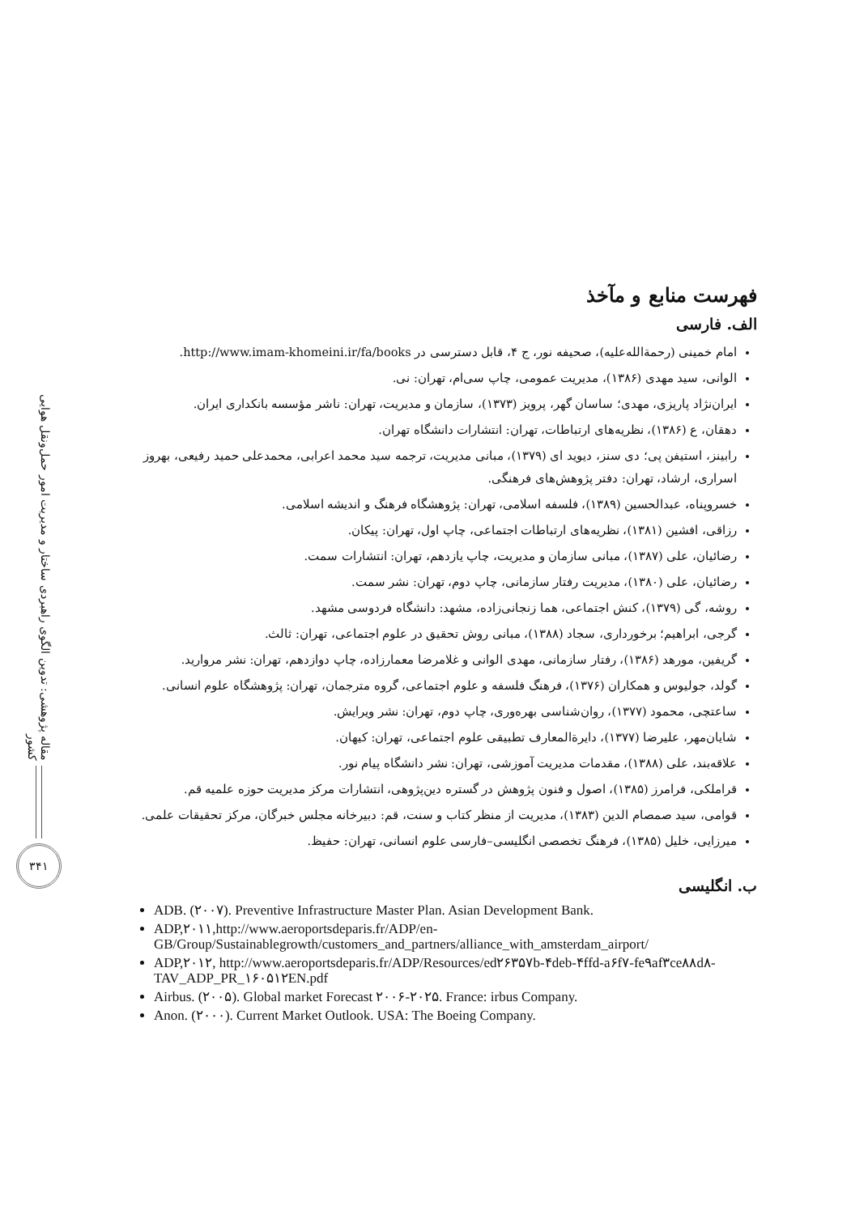مقاله پژوهشی: تدوین الگوی راهبردی ساختار و مدیریت امور حمل‌ونقل هوایی کشور
۳۴۱
فهرست منابع و مآخذ
الف. فارسی
امام خمینی (رحمة‌الله‌علیه)، صحیفه نور، ج ۴، قابل دسترسی در http://www.imam-khomeini.ir/fa/books.
الوانی، سید مهدی (۱۳۸۶)، مدیریت عمومی، چاپ سی‌ام، تهران: نی.
ایران‌نژاد پاریزی، مهدی؛ ساسان گهر، پرویز (۱۳۷۳)، سازمان و مدیریت، تهران: ناشر مؤسسه بانکداری ایران.
دهقان، ع (۱۳۸۶)، نظریه‌های ارتباطات، تهران: انتشارات دانشگاه تهران.
رابینز، استیفن پی؛ دی سنز، دیوید ای (۱۳۷۹)، مبانی مدیریت، ترجمه سید محمد اعرابی، محمدعلی حمید رفیعی، بهروز اسراری، ارشاد، تهران: دفتر پژوهش‌های فرهنگی.
خسروپناه، عبدالحسین (۱۳۸۹)، فلسفه اسلامی، تهران: پژوهشگاه فرهنگ و اندیشه اسلامی.
رزاقی، افشین (۱۳۸۱)، نظریه‌های ارتباطات اجتماعی، چاپ اول، تهران: پیکان.
رضائیان، علی (۱۳۸۷)، مبانی سازمان و مدیریت، چاپ یازدهم، تهران: انتشارات سمت.
رضائیان، علی (۱۳۸۰)، مدیریت رفتار سازمانی، چاپ دوم، تهران: نشر سمت.
روشه، گی (۱۳۷۹)، کنش اجتماعی، هما زنجانی‌زاده، مشهد: دانشگاه فردوسی مشهد.
گرجی، ابراهیم؛ برخورداری، سجاد (۱۳۸۸)، مبانی روش تحقیق در علوم اجتماعی، تهران: ثالث.
گریفین، مورهد (۱۳۸۶)، رفتار سازمانی، مهدی الوانی و غلامرضا معمارزاده، چاپ دوازدهم، تهران: نشر مروارید.
گولد، جولیوس و همکاران (۱۳۷۶)، فرهنگ فلسفه و علوم اجتماعی، گروه مترجمان، تهران: پژوهشگاه علوم انسانی.
ساعتچی، محمود (۱۳۷۷)، روان‌شناسی بهره‌وری، چاپ دوم، تهران: نشر ویرایش.
شایان‌مهر، علیرضا (۱۳۷۷)، دایرةالمعارف تطبیقی علوم اجتماعی، تهران: کیهان.
علاقه‌بند، علی (۱۳۸۸)، مقدمات مدیریت آموزشی، تهران: نشر دانشگاه پیام نور.
قراملکی، فرامرز (۱۳۸۵)، اصول و فنون پژوهش در گستره دین‌پژوهی، انتشارات مرکز مدیریت حوزه علمیه قم.
قوامی، سید صمصام الدین (۱۳۸۳)، مدیریت از منظر کتاب و سنت، قم: دبیرخانه مجلس خبرگان، مرکز تحقیقات علمی.
میرزایی، خلیل (۱۳۸۵)، فرهنگ تخصصی انگلیسی–فارسی علوم انسانی، تهران: حفیظ.
ب. انگلیسی
ADB. (۲۰۰۷). Preventive Infrastructure Master Plan. Asian Development Bank.
ADP,۲۰۱۱,http://www.aeroportsdeparis.fr/ADP/en-GB/Group/Sustainablegrowth/customers_and_partners/alliance_with_amsterdam_airport/
ADP,۲۰۱۲, http://www.aeroportsdeparis.fr/ADP/Resources/ed۲۶۳۵۷b-۴deb-۴ffd-a۶f۷-fe۹af۳ce۸۸d۸-TAV_ADP_PR_۱۶۰۵۱۲EN.pdf
Airbus. (۲۰۰۵). Global market Forecast ۲۰۰۶-۲۰۲۵. France: irbus Company.
Anon. (۲۰۰۰). Current Market Outlook. USA: The Boeing Company.